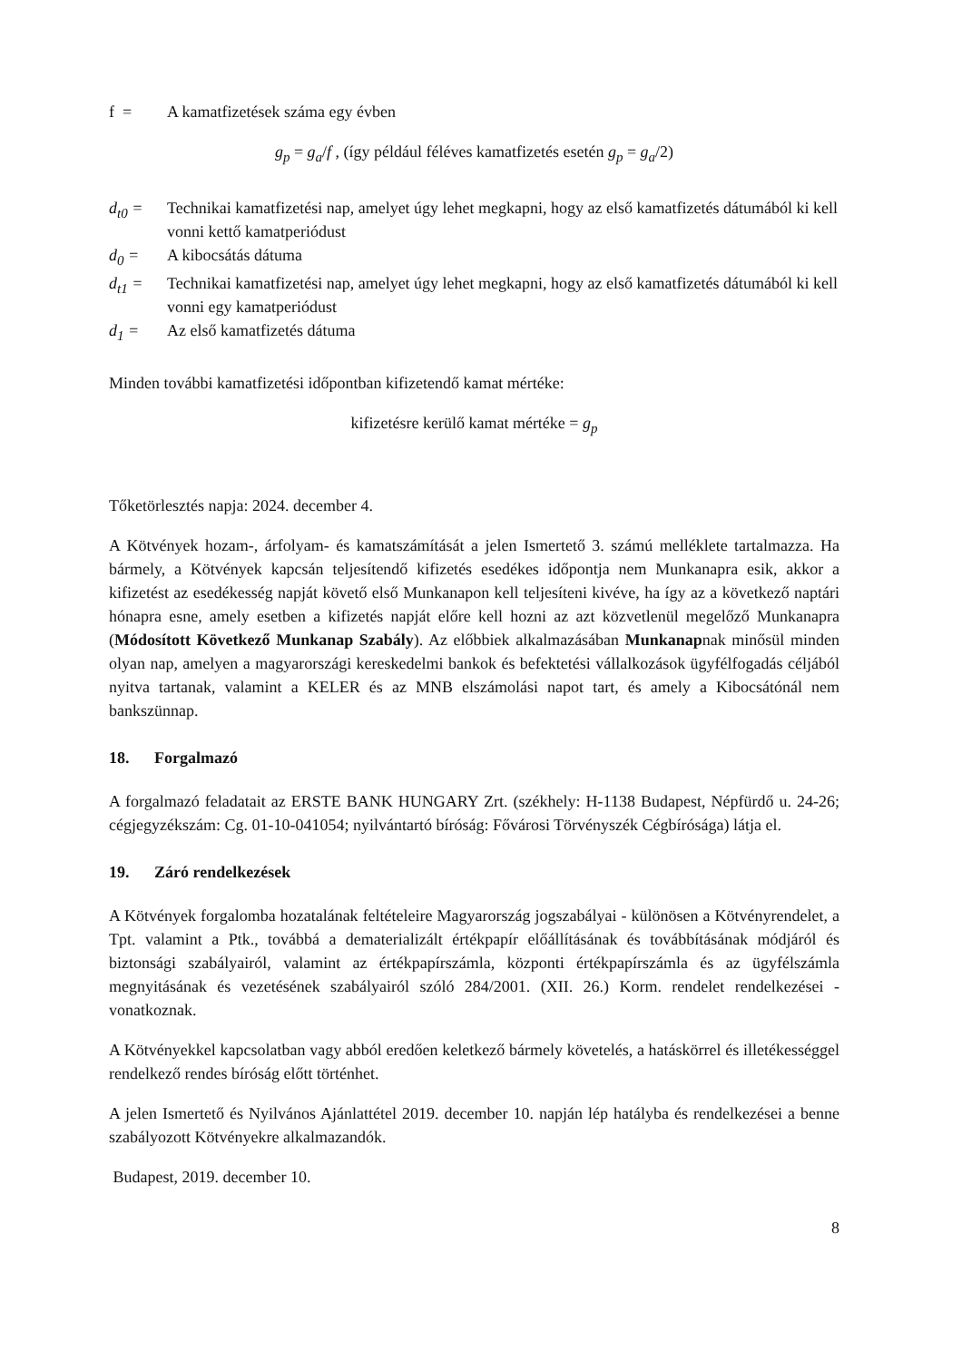f = A kamatfizetések száma egy évben
g<sub>p</sub> = g<sub>a</sub>/f , (így például féléves kamatfizetés esetén g<sub>p</sub> = g<sub>a</sub>/2)
d<sub>t0</sub> = Technikai kamatfizetési nap, amelyet úgy lehet megkapni, hogy az első kamatfizetés dátumából ki kell vonni kettő kamatperiódust
d<sub>0</sub> = A kibocsátás dátuma
d<sub>t1</sub> = Technikai kamatfizetési nap, amelyet úgy lehet megkapni, hogy az első kamatfizetés dátumából ki kell vonni egy kamatperiódust
d<sub>1</sub> = Az első kamatfizetés dátuma
Minden további kamatfizetési időpontban kifizetendő kamat mértéke:
kifizetésre kerülő kamat mértéke = g<sub>p</sub>
Tőketörlesztés napja: 2024. december 4.
A Kötvények hozam-, árfolyam- és kamatszámítását a jelen Ismertető 3. számú melléklete tartalmazza. Ha bármely, a Kötvények kapcsán teljesítendő kifizetés esedékes időpontja nem Munkanapra esik, akkor a kifizetést az esedékesség napját követő első Munkanapon kell teljesíteni kivéve, ha így az a következő naptári hónapra esne, amely esetben a kifizetés napját előre kell hozni az azt közvetlenül megelőző Munkanapra (Módosított Következő Munkanap Szabály). Az előbbiek alkalmazásában Munkanapnak minősül minden olyan nap, amelyen a magyarországi kereskedelmi bankok és befektetési vállalkozások ügyfélfogadás céljából nyitva tartanak, valamint a KELER és az MNB elszámolási napot tart, és amely a Kibocsátónál nem bankszünnap.
18. Forgalmazó
A forgalmazó feladatait az ERSTE BANK HUNGARY Zrt. (székhely: H-1138 Budapest, Népfürdő u. 24-26; cégjegyzékszám: Cg. 01-10-041054; nyilvántartó bíróság: Fővárosi Törvényszék Cégbírósága) látja el.
19. Záró rendelkezések
A Kötvények forgalomba hozatalának feltételeire Magyarország jogszabályai - különösen a Kötvényrendelet, a Tpt. valamint a Ptk., továbbá a dematerializált értékpapír előállításának és továbbításának módjáról és biztonsági szabályairól, valamint az értékpapírszámla, központi értékpapírszámla és az ügyfélszámla megnyitásának és vezetésének szabályairól szóló 284/2001. (XII. 26.) Korm. rendelet rendelkezései - vonatkoznak.
A Kötvényekkel kapcsolatban vagy abból eredően keletkező bármely követelés, a hatáskörrel és illetékességgel rendelkező rendes bíróság előtt történhet.
A jelen Ismertető és Nyilvános Ajánlattétel 2019. december 10. napján lép hatályba és rendelkezései a benne szabályozott Kötvényekre alkalmazandók.
Budapest, 2019. december 10.
8